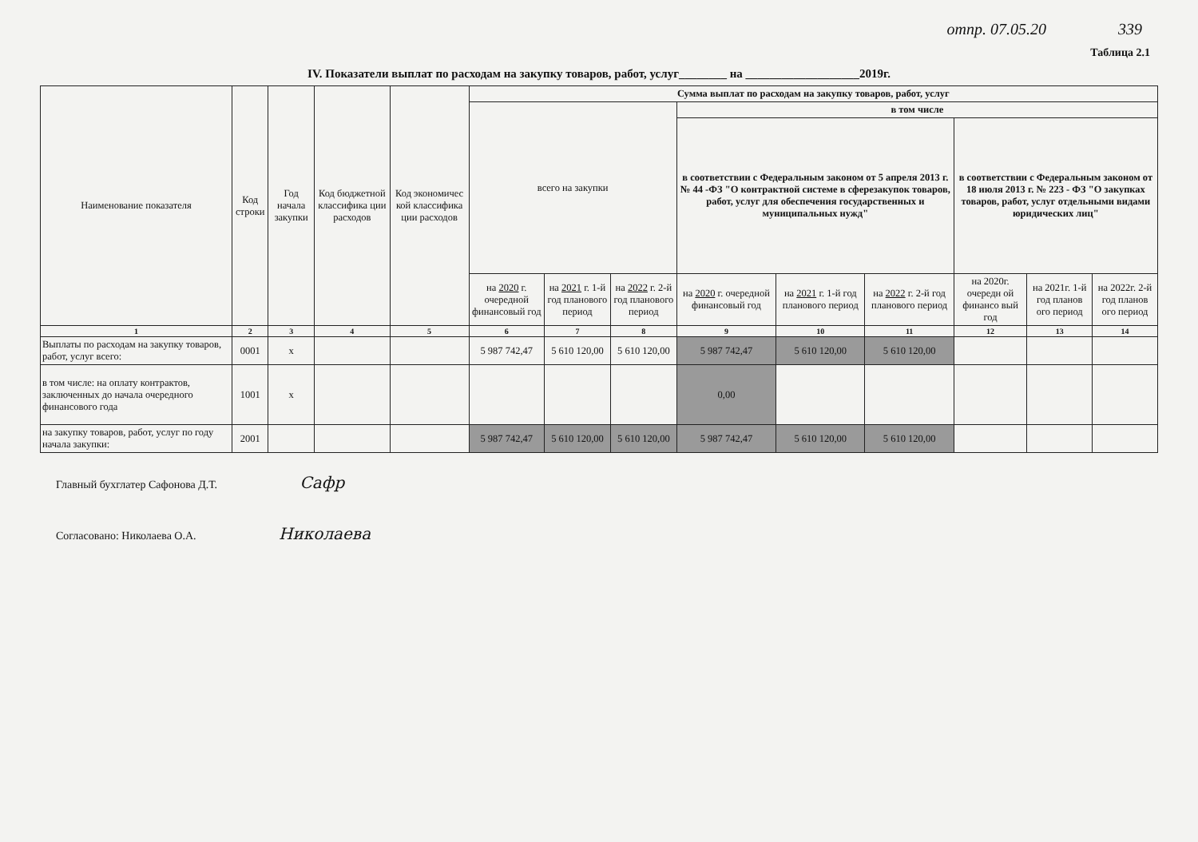отпр. 07.05.20 339
Таблица 2.1
IV. Показатели выплат по расходам на закупку товаров, работ, услуг________ на ___________________2019г.
| Наименование показателя | Код строки | Год начала закупки | Код бюджетной классифика ции расходов | Код экономичес кой классифика ции расходов | Сумма выплат по расходам на закупку товаров, работ, услуг | | | | | | | | |
| --- | --- | --- | --- | --- | --- | --- | --- | --- | --- | --- | --- | --- | --- |
| | | | | | всего на закупки | | | в том числе | | | | | |
| | | | | | | | | в соответствии с Федеральным законом от 5 апреля 2013 г. № 44 -ФЗ "О контрактной системе в сферезакупок товаров, работ, услуг для обеспечения государственных и муниципальных нужд" | | | в соответствии с Федеральным законом от 18 июля 2013 г. № 223 - ФЗ "О закупках товаров, работ, услуг отдельными видами юридических лиц" | | |
| | | | | | на 2020 г. очередной финансовый год | на 2021 г. 1-й год планового период | на 2022 г. 2-й год планового период | на 2020 г. очередной финансовый год | на 2021 г. 1-й год планового период | на 2022 г. 2-й год планового период | на 2020г. очередн ой финансо вый год | на 2021г. 1-й год планов ого период | на 2022г. 2-й год планов ого период |
| 1 | 2 | 3 | 4 | 5 | 6 | 7 | 8 | 9 | 10 | 11 | 12 | 13 | 14 |
| Выплаты по расходам на закупку товаров, работ, услуг всего: | 0001 | х | | | 5 987 742,47 | 5 610 120,00 | 5 610 120,00 | 5 987 742,47 | 5 610 120,00 | 5 610 120,00 | | | |
| в том числе: на оплату контрактов, заключенных до начала очередного финансового года | 1001 | х | | | | | | 0,00 | | | | | |
| на закупку товаров, работ, услуг по году начала закупки: | 2001 | | | | 5 987 742,47 | 5 610 120,00 | 5 610 120,00 | 5 987 742,47 | 5 610 120,00 | 5 610 120,00 | | | |
Главный бухглатер Сафонова Д.Т. Сафр
Согласовано: Николаева О.А. Николаева